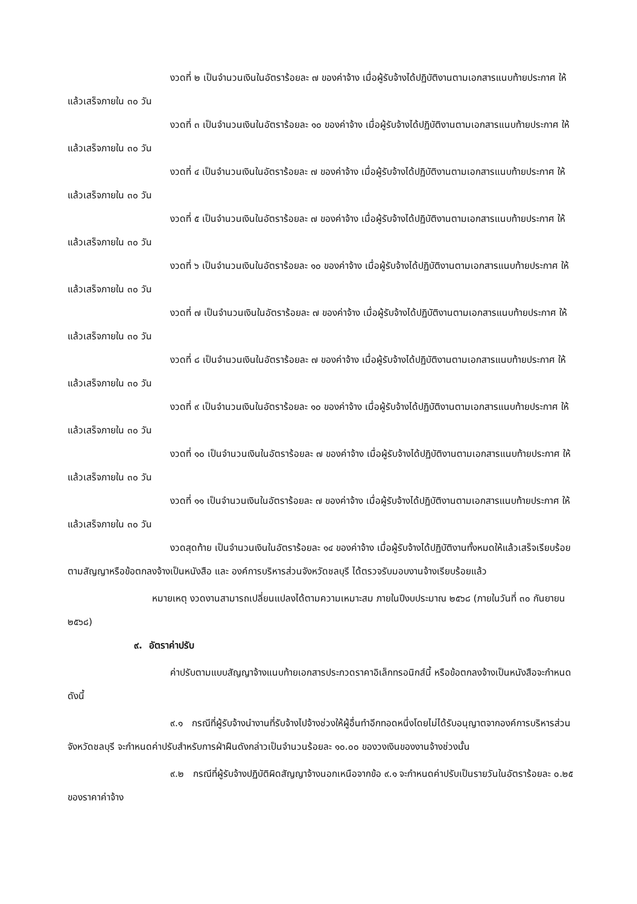งวดที่ ๒ เป็นจำนวนเงินในอัตราร้อยละ ๗ ของค่าจ้าง เมื่อผู้รับจ้างได้ปฏิบัติงานตามเอกสารแนบท้ายประกาศ ให้แล้วเสร็จภายใน ๓๐ วัน
งวดที่ ๓ เป็นจำนวนเงินในอัตราร้อยละ ๑๐ ของค่าจ้าง เมื่อผู้รับจ้างได้ปฏิบัติงานตามเอกสารแนบท้ายประกาศ ให้แล้วเสร็จภายใน ๓๐ วัน
งวดที่ ๔ เป็นจำนวนเงินในอัตราร้อยละ ๗ ของค่าจ้าง เมื่อผู้รับจ้างได้ปฏิบัติงานตามเอกสารแนบท้ายประกาศ ให้แล้วเสร็จภายใน ๓๐ วัน
งวดที่ ๕ เป็นจำนวนเงินในอัตราร้อยละ ๗ ของค่าจ้าง เมื่อผู้รับจ้างได้ปฏิบัติงานตามเอกสารแนบท้ายประกาศ ให้แล้วเสร็จภายใน ๓๐ วัน
งวดที่ ๖ เป็นจำนวนเงินในอัตราร้อยละ ๑๐ ของค่าจ้าง เมื่อผู้รับจ้างได้ปฏิบัติงานตามเอกสารแนบท้ายประกาศ ให้แล้วเสร็จภายใน ๓๐ วัน
งวดที่ ๗ เป็นจำนวนเงินในอัตราร้อยละ ๗ ของค่าจ้าง เมื่อผู้รับจ้างได้ปฏิบัติงานตามเอกสารแนบท้ายประกาศ ให้แล้วเสร็จภายใน ๓๐ วัน
งวดที่ ๘ เป็นจำนวนเงินในอัตราร้อยละ ๗ ของค่าจ้าง เมื่อผู้รับจ้างได้ปฏิบัติงานตามเอกสารแนบท้ายประกาศ ให้แล้วเสร็จภายใน ๓๐ วัน
งวดที่ ๙ เป็นจำนวนเงินในอัตราร้อยละ ๑๐ ของค่าจ้าง เมื่อผู้รับจ้างได้ปฏิบัติงานตามเอกสารแนบท้ายประกาศ ให้แล้วเสร็จภายใน ๓๐ วัน
งวดที่ ๑๐ เป็นจำนวนเงินในอัตราร้อยละ ๗ ของค่าจ้าง เมื่อผู้รับจ้างได้ปฏิบัติงานตามเอกสารแนบท้ายประกาศ ให้แล้วเสร็จภายใน ๓๐ วัน
งวดที่ ๑๑ เป็นจำนวนเงินในอัตราร้อยละ ๗ ของค่าจ้าง เมื่อผู้รับจ้างได้ปฏิบัติงานตามเอกสารแนบท้ายประกาศ ให้แล้วเสร็จภายใน ๓๐ วัน
งวดสุดท้าย เป็นจำนวนเงินในอัตราร้อยละ ๑๔ ของค่าจ้าง เมื่อผู้รับจ้างได้ปฏิบัติงานทั้งหมดให้แล้วเสร็จเรียบร้อยตามสัญญาหรือข้อตกลงจ้างเป็นหนังสือ และ องค์การบริหารส่วนจังหวัดชลบุรี ได้ตรวจรับมอบงานจ้างเรียบร้อยแล้ว
หมายเหตุ งวดงานสามารถเปลี่ยนแปลงได้ตามความเหมาะสม ภายในปีงบประมาณ ๒๕๖๘ (ภายในวันที่ ๓๐ กันยายน ๒๕๖๘)
๙. อัตราค่าปรับ
ค่าปรับตามแบบสัญญาจ้างแนบท้ายเอกสารประกวดราคาอิเล็กทรอนิกส์นี้ หรือข้อตกลงจ้างเป็นหนังสือจะกำหนด ดังนี้
๙.๑ กรณีที่ผู้รับจ้างนำงานที่รับจ้างไปจ้างช่วงให้ผู้อื่นทำอีกทอดหนึ่งโดยไม่ได้รับอนุญาตจากองค์การบริหารส่วนจังหวัดชลบุรี จะกำหนดค่าปรับสำหรับการฝ่าฝืนดังกล่าวเป็นจำนวนร้อยละ ๑๐.๐๐ ของวงเงินของงานจ้างช่วงนั้น
๙.๒ กรณีที่ผู้รับจ้างปฏิบัติผิดสัญญาจ้างนอกเหนือจากข้อ ๙.๑ จะกำหนดค่าปรับเป็นรายวันในอัตราร้อยละ ๐.๒๕ ของราคาค่าจ้าง